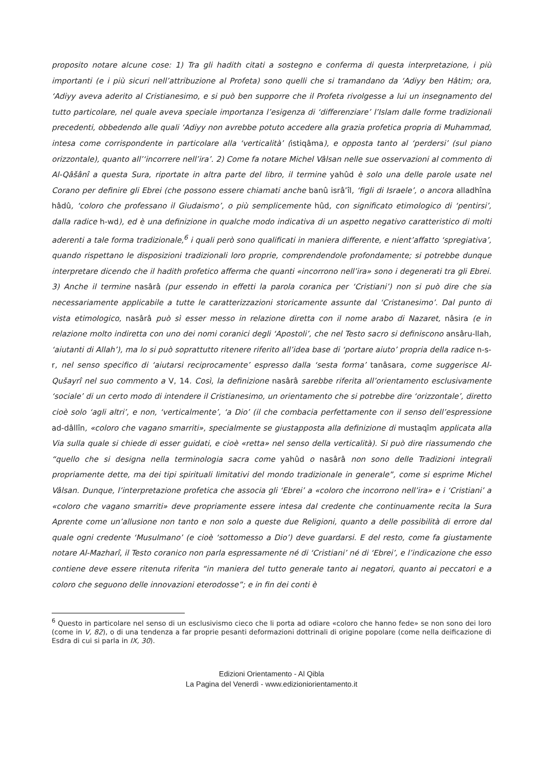proposito notare alcune cose: 1) Tra gli hadith citati a sostegno e conferma di questa interpretazione, i più importanti (e i più sicuri nell’attribuzione al Profeta) sono quelli che si tramandano da ‘Adiyy ben Hâtim; ora, ‘Adiyy aveva aderito al Cristianesimo, e si può ben supporre che il Profeta rivolgesse a lui un insegnamento del tutto particolare, nel quale aveva speciale importanza l’esigenza di ‘differenziare’ l’Islam dalle forme tradizionali precedenti, obbedendo alle quali ‘Adiyy non avrebbe potuto accedere alla grazia profetica propria di Muhammad, intesa come corrispondente in particolare alla ‘verticalità’ (istiqâma), e opposta tanto al ‘perdersi’ (sul piano orizzontale), quanto all’‘incorrere nell’ira’. 2) Come fa notare Michel Vâlsan nelle sue osservazioni al commento di Al-Qâšânî a questa Sura, riportate in altra parte del libro, il termine yahûd è solo una delle parole usate nel Corano per definire gli Ebrei (che possono essere chiamati anche banû isrâ’îl, ‘figli di Israele’, o ancora alladhîna hâdû, ‘coloro che professano il Giudaismo’, o più semplicemente hûd, con significato etimologico di ‘pentirsi’, dalla radice h-wd), ed è una definizione in qualche modo indicativa di un aspetto negativo caratteristico di molti aderenti a tale forma tradizionale,<sup>6</sup> i quali però sono qualificati in maniera differente, e nient’affatto ‘spregiativa’, quando rispettano le disposizioni tradizionali loro proprie, comprendendole profondamente; si potrebbe dunque interpretare dicendo che il hadith profetico afferma che quanti «incorrono nell’ira» sono i degenerati tra gli Ebrei. 3) Anche il termine nasârâ (pur essendo in effetti la parola coranica per ‘Cristiani’) non si può dire che sia necessariamente applicabile a tutte le caratterizzazioni storicamente assunte dal ‘Cristanesimo’. Dal punto di vista etimologico, nasârâ può sì esser messo in relazione diretta con il nome arabo di Nazaret, nâsira (e in relazione molto indiretta con uno dei nomi coranici degli ‘Apostoli’, che nel Testo sacro si definiscono ansâru-llah, ‘aiutanti di Allah’), ma lo si può soprattutto ritenere riferito all’idea base di ‘portare aiuto’ propria della radice n-s-r, nel senso specifico di ‘aiutarsi reciprocamente’ espresso dalla ‘sesta forma’ tanâsara, come suggerisce Al-Qušayrî nel suo commento a V, 14. Così, la definizione nasârâ sarebbe riferita all’orientamento esclusivamente ‘sociale’ di un certo modo di intendere il Cristianesimo, un orientamento che si potrebbe dire ‘orizzontale’, diretto cioè solo ‘agli altri’, e non, ‘verticalmente’, ‘a Dio’ (il che combacia perfettamente con il senso dell’espressione ad-dâllîn, «coloro che vagano smarriti», specialmente se giustapposta alla definizione di mustaqîm applicata alla Via sulla quale si chiede di esser guidati, e cioè «retta» nel senso della verticalità). Si può dire riassumendo che “quello che si designa nella terminologia sacra come yahûd o nasârâ non sono delle Tradizioni integrali propriamente dette, ma dei tipi spirituali limitativi del mondo tradizionale in generale”, come si esprime Michel Vâlsan. Dunque, l’interpretazione profetica che associa gli ‘Ebrei’ a «coloro che incorrono nell’ira» e i ‘Cristiani’ a «coloro che vagano smarriti» deve propriamente essere intesa dal credente che continuamente recita la Sura Aprente come un’allusione non tanto e non solo a queste due Religioni, quanto a delle possibilità di errore dal quale ogni credente ‘Musulmano’ (e cioè ‘sottomesso a Dio’) deve guardarsi. E del resto, come fa giustamente notare Al-Mazharî, il Testo coranico non parla espressamente né di ‘Cristiani’ né di ‘Ebrei’, e l’indicazione che esso contiene deve essere ritenuta riferita “in maniera del tutto generale tanto ai negatori, quanto ai peccatori e a coloro che seguono delle innovazioni eterodosse”; e in fin dei conti è
<sup>6</sup> Questo in particolare nel senso di un esclusivismo cieco che li porta ad odiare «coloro che hanno fede» se non sono dei loro (come in V, 82), o di una tendenza a far proprie pesanti deformazioni dottrinali di origine popolare (come nella deificazione di Esdra di cui si parla in IX, 30).
Edizioni Orientamento - Al Qibla
La Pagina del Venerdì - www.edizioniorientamento.it